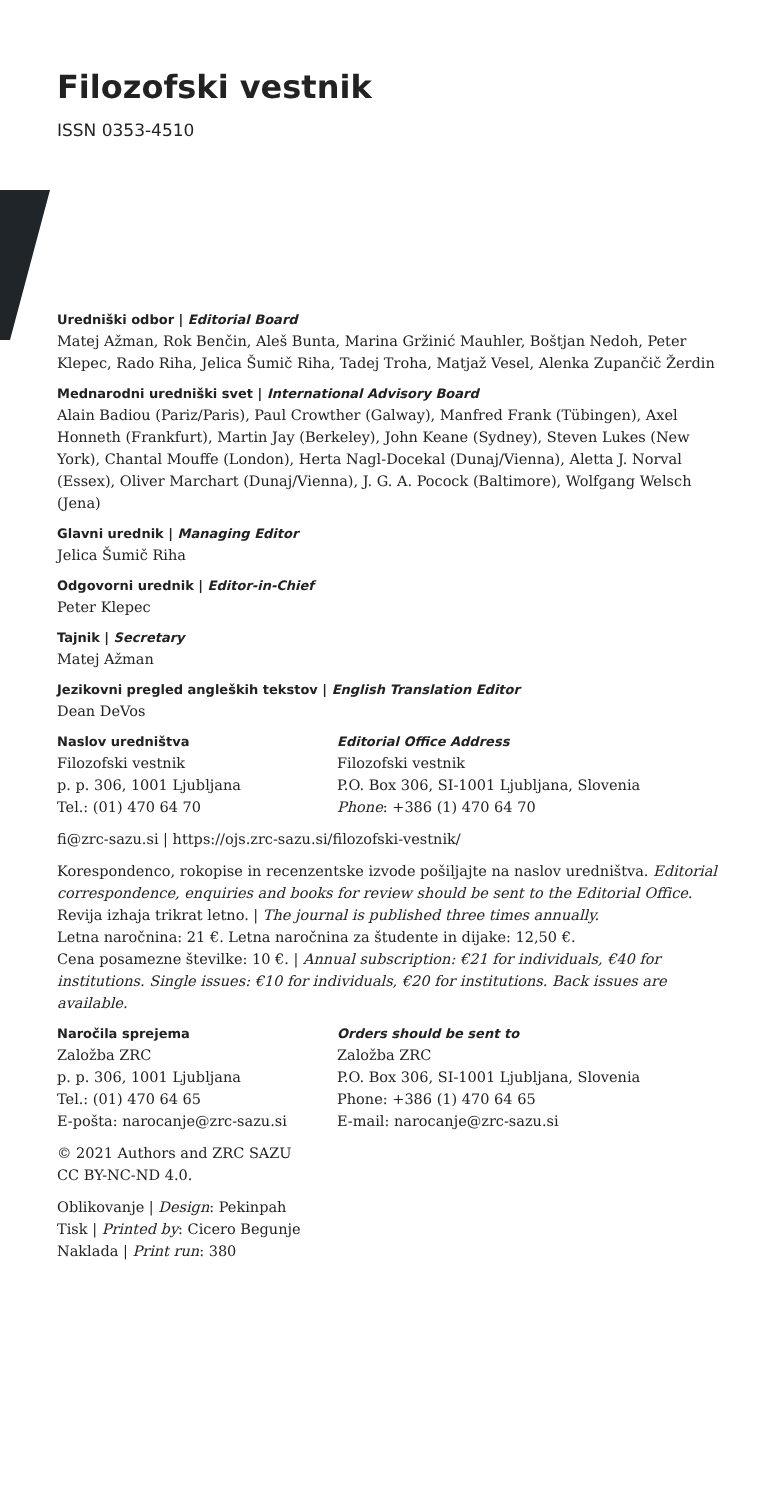Filozofski vestnik
ISSN 0353-4510
Uredniški odbor | Editorial Board
Matej Ažman, Rok Benčin, Aleš Bunta, Marina Gržinić Mauhler, Boštjan Nedoh, Peter Klepec, Rado Riha, Jelica Šumič Riha, Tadej Troha, Matjaž Vesel, Alenka Zupančič Žerdin
Mednarodni uredniški svet | International Advisory Board
Alain Badiou (Pariz/Paris), Paul Crowther (Galway), Manfred Frank (Tübingen), Axel Honneth (Frankfurt), Martin Jay (Berkeley), John Keane (Sydney), Steven Lukes (New York), Chantal Mouffe (London), Herta Nagl-Docekal (Dunaj/Vienna), Aletta J. Norval (Essex), Oliver Marchart (Dunaj/Vienna), J. G. A. Pocock (Baltimore), Wolfgang Welsch (Jena)
Glavni urednik | Managing Editor
Jelica Šumič Riha
Odgovorni urednik | Editor-in-Chief
Peter Klepec
Tajnik | Secretary
Matej Ažman
Jezikovni pregled angleških tekstov | English Translation Editor
Dean DeVos
Naslov uredništva
Filozofski vestnik
p. p. 306, 1001 Ljubljana
Tel.: (01) 470 64 70
Editorial Office Address
Filozofski vestnik
P.O. Box 306, SI-1001 Ljubljana, Slovenia
Phone: +386 (1) 470 64 70
fi@zrc-sazu.si | https://ojs.zrc-sazu.si/filozofski-vestnik/
Korespondenco, rokopise in recenzentske izvode pošiljajte na naslov uredništva. Editorial correspondence, enquiries and books for review should be sent to the Editorial Office.
Revija izhaja trikrat letno. | The journal is published three times annually.
Letna naročnina: 21 €. Letna naročnina za študente in dijake: 12,50 €.
Cena posamezne številke: 10 €. | Annual subscription: €21 for individuals, €40 for institutions. Single issues: €10 for individuals, €20 for institutions. Back issues are available.
Naročila sprejema
Založba ZRC
p. p. 306, 1001 Ljubljana
Tel.: (01) 470 64 65
E-pošta: narocanje@zrc-sazu.si
Orders should be sent to
Založba ZRC
P.O. Box 306, SI-1001 Ljubljana, Slovenia
Phone: +386 (1) 470 64 65
E-mail: narocanje@zrc-sazu.si
© 2021 Authors and ZRC SAZU
CC BY-NC-ND 4.0.
Oblikovanje | Design: Pekinpah
Tisk | Printed by: Cicero Begunje
Naklada | Print run: 380